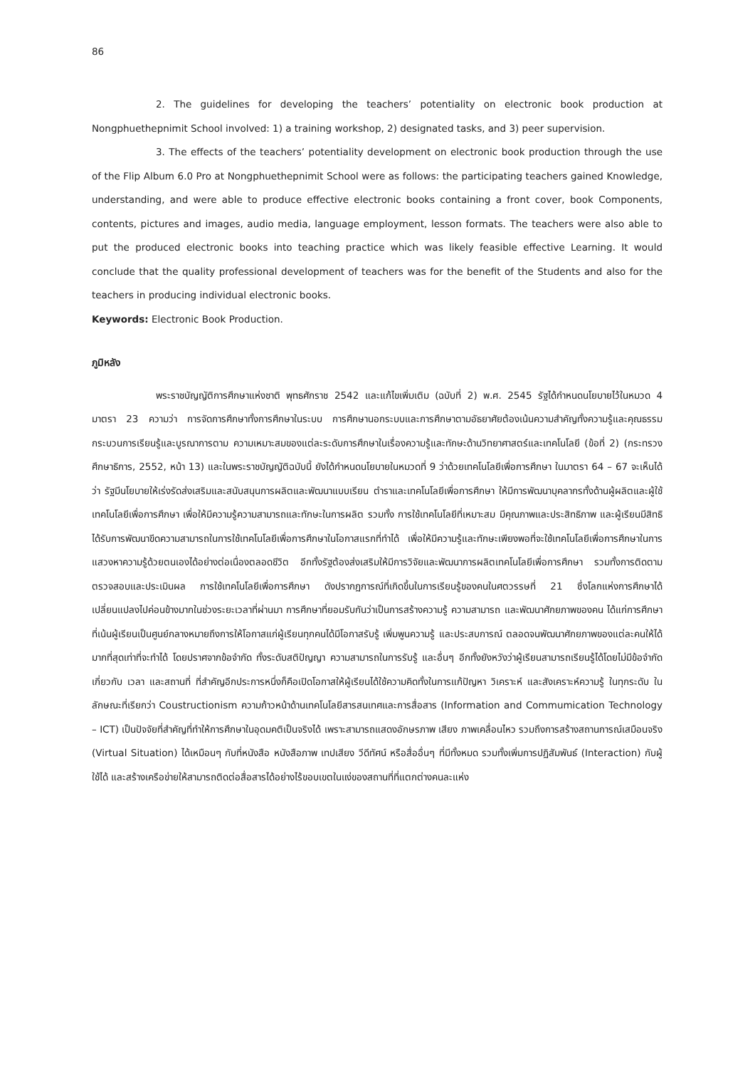86
2. The guidelines for developing the teachers’ potentiality on electronic book production at Nongphuethepnimit School involved: 1) a training workshop, 2) designated tasks, and 3) peer supervision.
3. The effects of the teachers’ potentiality development on electronic book production through the use of the Flip Album 6.0 Pro at Nongphuethepnimit School were as follows: the participating teachers gained Knowledge, understanding, and were able to produce effective electronic books containing a front cover, book Components, contents, pictures and images, audio media, language employment, lesson formats. The teachers were also able to put the produced electronic books into teaching practice which was likely feasible effective Learning. It would conclude that the quality professional development of teachers was for the benefit of the Students and also for the teachers in producing individual electronic books.
Keywords: Electronic Book Production.
ภูมิหลัง
พระราชบัญญัติการศึกษาแห่งชาติ พุทธศักราช 2542 และแก้ไขเพิ่มเติม (ฉบับที่ 2) พ.ศ. 2545 รัฐได้กำหนดนโยบายไว้ในหมวด 4 มาตรา 23 ความว่า การจัดการศึกษาทั้งการศึกษาในระบบ การศึกษานอกระบบและการศึกษาตามอัธยาศัยต้องเน้นความสำคัญทั้งความรู้และคุณธรรม กระบวนการเรียนรู้และบูรณาการตาม ความเหมาะสมของแต่ละระดับการศึกษาในเรื่องความรู้และทักษะด้านวิทยาศาสตร์และเทคโนโลยี (ข้อที่ 2) (กระทรวงศึกษาธิการ, 2552, หน้า 13) และในพระราชบัญญัติฉบับนี้ ยังได้กำหนดนโยบายในหมวดที่ 9 ว่าด้วยเทคโนโลยีเพื่อการศึกษา ในมาตรา 64 – 67 จะเห็นได้ว่า รัฐมีนโยบายให้เร่งรัดส่งเสริมและสนับสนุนการผลิตและพัฒนาแบบเรียน ตำราและเทคโนโลยีเพื่อการศึกษา ให้มีการพัฒนาบุคลากรทั้งด้านผู้ผลิตและผู้ใช้เทคโนโลยีเพื่อการศึกษา เพื่อให้มีความรู้ความสามารถและทักษะในการผลิต รวมทั้ง การใช้เทคโนโลยีที่เหมาะสม มีคุณภาพและประสิทธิภาพ และผู้เรียนมีสิทธิได้รับการพัฒนาขีดความสามารถในการใช้เทคโนโลยีเพื่อการศึกษาในโอกาสแรกที่ทำได้ เพื่อให้มีความรู้และทักษะเพียงพอที่จะใช้เทคโนโลยีเพื่อการศึกษาในการแสวงหาความรู้ด้วยตนเองได้อย่างต่อเนื่องตลอดชีวิต อีกทั้งรัฐต้องส่งเสริมให้มีการวิจัยและพัฒนาการผลิตเทคโนโลยีเพื่อการศึกษา รวมทั้งการติดตาม ตรวจสอบและประเมินผล การใช้เทคโนโลยีเพื่อการศึกษา ดังปรากฏการณ์ที่เกิดขึ้นในการเรียนรู้ของคนในศตวรรษที่ 21 ซึ่งโลกแห่งการศึกษาได้เปลี่ยนแปลงไปค่อนข้างมากในช่วงระยะเวลาที่ผ่านมา การศึกษาที่ยอมรับกันว่าเป็นการสร้างความรู้ ความสามารถ และพัฒนาศักยภาพของคน ได้แก่การศึกษาที่เน้นผู้เรียนเป็นศูนย์กลางหมายถึงการให้โอกาสแก่ผู้เรียนทุกคนได้มีโอกาสรับรู้ เพิ่มพูนความรู้ และประสบการณ์ ตลอดจนพัฒนาศักยภาพของแต่ละคนให้ได้มากที่สุดเท่าที่จะทำได้ โดยปราศจากข้อจำกัด ทั้งระดับสติปัญญา ความสามารถในการรับรู้ และอื่นๆ อีกทั้งยังหวังว่าผู้เรียนสามารถเรียนรู้ได้โดยไม่มีข้อจำกัดเกี่ยวกับ เวลา และสถานที่ ที่สำคัญอีกประการหนึ่งก็คือเปิดโอกาสให้ผู้เรียนได้ใช้ความคิดทั้งในการแก้ปัญหา วิเคราะห์ และสังเคราะห์ความรู้ ในทุกระดับ ในลักษณะที่เรียกว่า Coustructionism ความก้าวหน้าด้านเทคโนโลยีสารสนเทศและการสื่อสาร (Information and Commumication Technology – ICT) เป็นปัจจัยที่สำคัญที่ทำให้การศึกษาในอุดมคติเป็นจริงได้ เพราะสามารถแสดงอักษรภาพ เสียง ภาพเคลื่อนไหว รวมถึงการสร้างสถานการณ์เสมือนจริง (Virtual Situation) ได้เหมือนๆ กับที่หนังสือ หนังสือภาพ เทปเสียง วีดีทัศน์ หรือสื่ออื่นๆ ที่มีทั้งหมด รวมทั้งเพิ่มการปฏิสัมพันธ์ (Interaction) กับผู้ใช้ได้ และสร้างเครือข่ายให้สามารถติดต่อสื่อสารได้อย่างไร้ขอบเขตในแง่ของสถานที่ที่แตกต่างคนละแห่ง